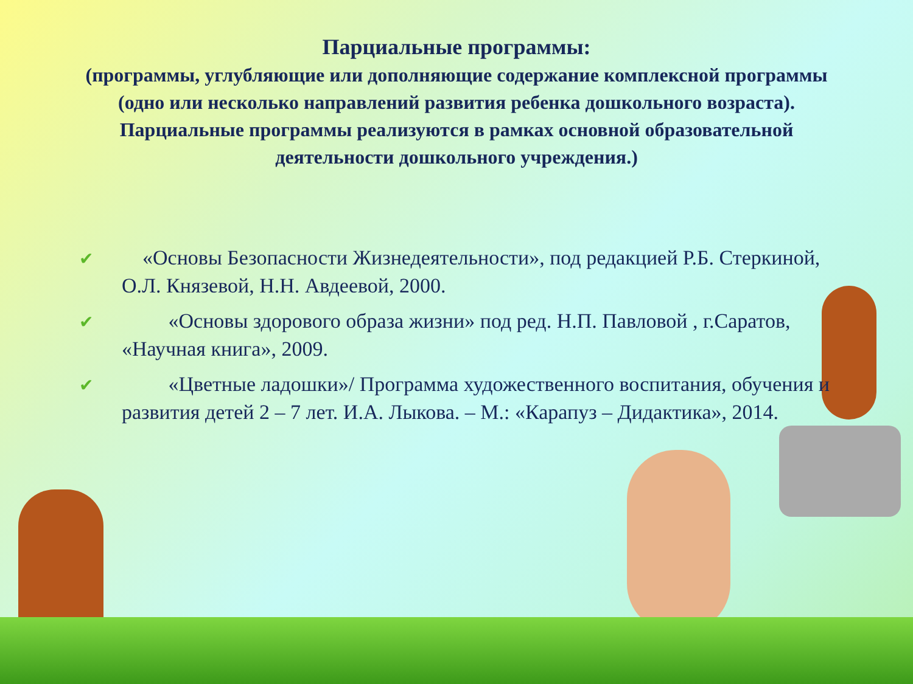Парциальные программы:
(программы, углубляющие или дополняющие содержание комплексной программы (одно или несколько направлений развития ребенка дошкольного возраста). Парциальные программы реализуются в рамках основной образовательной деятельности дошкольного учреждения.)
✔ «Основы Безопасности Жизнедеятельности», под редакцией Р.Б. Стеркиной, О.Л. Князевой, Н.Н. Авдеевой, 2000.
✔ «Основы здорового образа жизни» под ред. Н.П. Павловой , г.Саратов, «Научная книга», 2009.
✔ «Цветные ладошки»/ Программа художественного воспитания, обучения и развития детей 2 – 7 лет. И.А. Лыкова. – М.: «Карапуз – Дидактика», 2014.